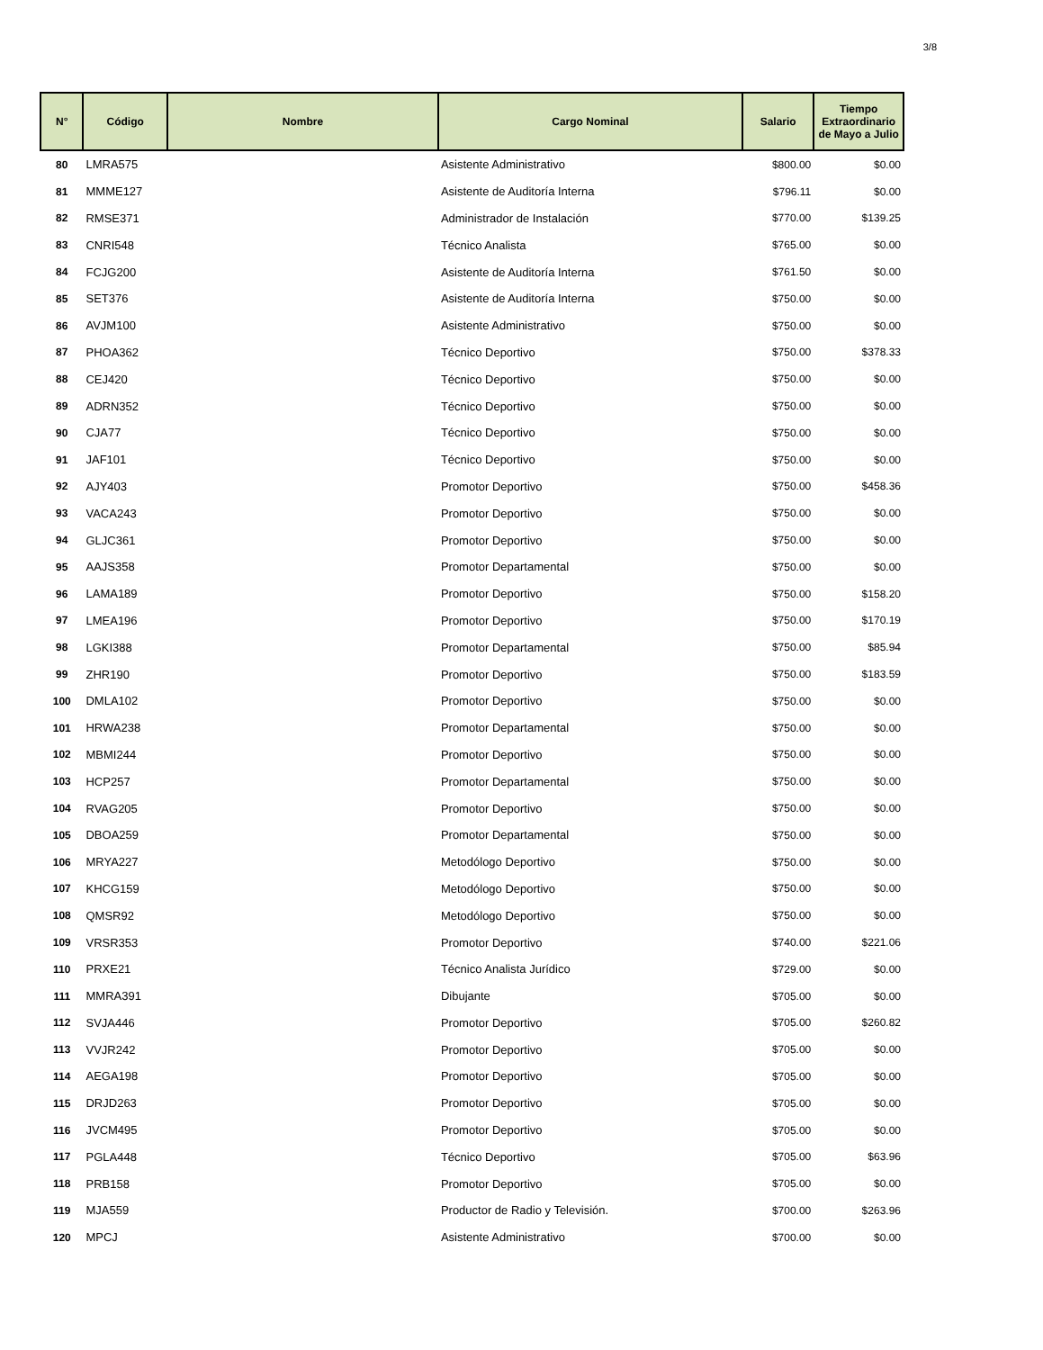3/8
| N° | Código | Nombre | Cargo Nominal | Salario | Tiempo Extraordinario de Mayo a Julio |
| --- | --- | --- | --- | --- | --- |
| 80 | LMRA575 | | Asistente Administrativo | $800.00 | $0.00 |
| 81 | MMME127 | | Asistente de Auditoría Interna | $796.11 | $0.00 |
| 82 | RMSE371 | | Administrador de Instalación | $770.00 | $139.25 |
| 83 | CNRI548 | | Técnico Analista | $765.00 | $0.00 |
| 84 | FCJG200 | | Asistente de Auditoría Interna | $761.50 | $0.00 |
| 85 | SET376 | | Asistente de Auditoría Interna | $750.00 | $0.00 |
| 86 | AVJM100 | | Asistente Administrativo | $750.00 | $0.00 |
| 87 | PHOA362 | | Técnico Deportivo | $750.00 | $378.33 |
| 88 | CEJ420 | | Técnico Deportivo | $750.00 | $0.00 |
| 89 | ADRN352 | | Técnico Deportivo | $750.00 | $0.00 |
| 90 | CJA77 | | Técnico Deportivo | $750.00 | $0.00 |
| 91 | JAF101 | | Técnico Deportivo | $750.00 | $0.00 |
| 92 | AJY403 | | Promotor Deportivo | $750.00 | $458.36 |
| 93 | VACA243 | | Promotor Deportivo | $750.00 | $0.00 |
| 94 | GLJC361 | | Promotor Deportivo | $750.00 | $0.00 |
| 95 | AAJS358 | | Promotor Departamental | $750.00 | $0.00 |
| 96 | LAMA189 | | Promotor Deportivo | $750.00 | $158.20 |
| 97 | LMEA196 | | Promotor Deportivo | $750.00 | $170.19 |
| 98 | LGKI388 | | Promotor Departamental | $750.00 | $85.94 |
| 99 | ZHR190 | | Promotor Deportivo | $750.00 | $183.59 |
| 100 | DMLA102 | | Promotor Deportivo | $750.00 | $0.00 |
| 101 | HRWA238 | | Promotor Departamental | $750.00 | $0.00 |
| 102 | MBMI244 | | Promotor Deportivo | $750.00 | $0.00 |
| 103 | HCP257 | | Promotor Departamental | $750.00 | $0.00 |
| 104 | RVAG205 | | Promotor Deportivo | $750.00 | $0.00 |
| 105 | DBOA259 | | Promotor Departamental | $750.00 | $0.00 |
| 106 | MRYA227 | | Metodólogo Deportivo | $750.00 | $0.00 |
| 107 | KHCG159 | | Metodólogo Deportivo | $750.00 | $0.00 |
| 108 | QMSR92 | | Metodólogo Deportivo | $750.00 | $0.00 |
| 109 | VRSR353 | | Promotor Deportivo | $740.00 | $221.06 |
| 110 | PRXE21 | | Técnico Analista Jurídico | $729.00 | $0.00 |
| 111 | MMRA391 | | Dibujante | $705.00 | $0.00 |
| 112 | SVJA446 | | Promotor Deportivo | $705.00 | $260.82 |
| 113 | VVJR242 | | Promotor Deportivo | $705.00 | $0.00 |
| 114 | AEGA198 | | Promotor Deportivo | $705.00 | $0.00 |
| 115 | DRJD263 | | Promotor Deportivo | $705.00 | $0.00 |
| 116 | JVCM495 | | Promotor Deportivo | $705.00 | $0.00 |
| 117 | PGLA448 | | Técnico Deportivo | $705.00 | $63.96 |
| 118 | PRB158 | | Promotor Deportivo | $705.00 | $0.00 |
| 119 | MJA559 | | Productor de Radio y Televisión. | $700.00 | $263.96 |
| 120 | MPCJ | | Asistente Administrativo | $700.00 | $0.00 |